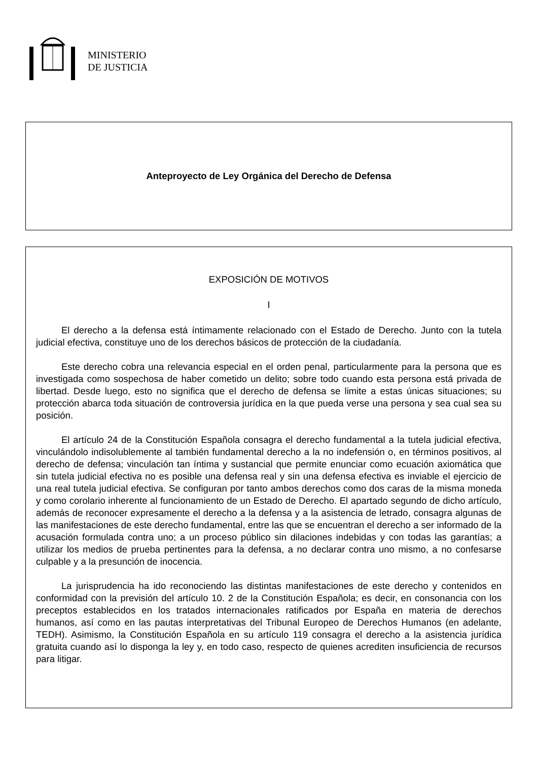MINISTERIO
DE JUSTICIA
Anteproyecto de Ley Orgánica del Derecho de Defensa
EXPOSICIÓN DE MOTIVOS
I
El derecho a la defensa está íntimamente relacionado con el Estado de Derecho. Junto con la tutela judicial efectiva, constituye uno de los derechos básicos de protección de la ciudadanía.
Este derecho cobra una relevancia especial en el orden penal, particularmente para la persona que es investigada como sospechosa de haber cometido un delito; sobre todo cuando esta persona está privada de libertad. Desde luego, esto no significa que el derecho de defensa se limite a estas únicas situaciones; su protección abarca toda situación de controversia jurídica en la que pueda verse una persona y sea cual sea su posición.
El artículo 24 de la Constitución Española consagra el derecho fundamental a la tutela judicial efectiva, vinculándolo indisolublemente al también fundamental derecho a la no indefensión o, en términos positivos, al derecho de defensa; vinculación tan íntima y sustancial que permite enunciar como ecuación axiomática que sin tutela judicial efectiva no es posible una defensa real y sin una defensa efectiva es inviable el ejercicio de una real tutela judicial efectiva. Se configuran por tanto ambos derechos como dos caras de la misma moneda y como corolario inherente al funcionamiento de un Estado de Derecho. El apartado segundo de dicho artículo, además de reconocer expresamente el derecho a la defensa y a la asistencia de letrado, consagra algunas de las manifestaciones de este derecho fundamental, entre las que se encuentran el derecho a ser informado de la acusación formulada contra uno; a un proceso público sin dilaciones indebidas y con todas las garantías; a utilizar los medios de prueba pertinentes para la defensa, a no declarar contra uno mismo, a no confesarse culpable y a la presunción de inocencia.
La jurisprudencia ha ido reconociendo las distintas manifestaciones de este derecho y contenidos en conformidad con la previsión del artículo 10. 2 de la Constitución Española; es decir, en consonancia con los preceptos establecidos en los tratados internacionales ratificados por España en materia de derechos humanos, así como en las pautas interpretativas del Tribunal Europeo de Derechos Humanos (en adelante, TEDH). Asimismo, la Constitución Española en su artículo 119 consagra el derecho a la asistencia jurídica gratuita cuando así lo disponga la ley y, en todo caso, respecto de quienes acrediten insuficiencia de recursos para litigar.